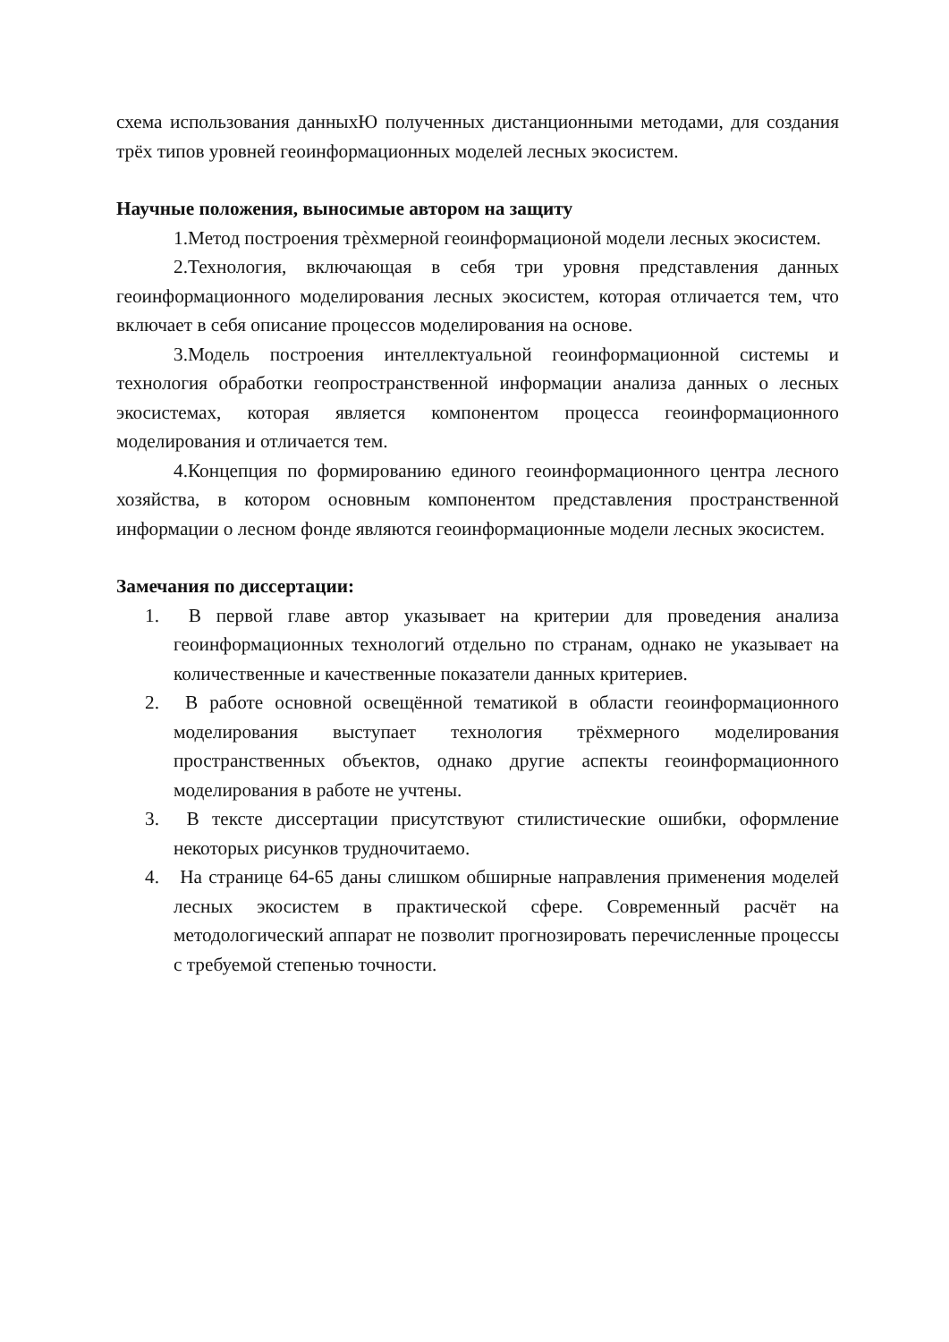схема использования данныхЮ полученных дистанционными методами, для создания трёх типов уровней геоинформационных моделей лесных экосистем.
Научные положения, выносимые автором на защиту
1.Метод построения трѐхмерной геоинформационой модели лесных экосистем.
2.Технология, включающая в себя три уровня представления данных геоинформационного моделирования лесных экосистем, которая отличается тем, что включает в себя описание процессов моделирования на основе.
3.Модель построения интеллектуальной геоинформационной системы и технология обработки геопространственной информации анализа данных о лесных экосистемах, которая является компонентом процесса геоинформационного моделирования и отличается тем.
4.Концепция по формированию единого геоинформационного центра лесного хозяйства, в котором основным компонентом представления пространственной информации о лесном фонде являются геоинформационные модели лесных экосистем.
Замечания по диссертации:
1. В первой главе автор указывает на критерии для проведения анализа геоинформационных технологий отдельно по странам, однако не указывает на количественные и качественные показатели данных критериев.
2. В работе основной освещённой тематикой в области геоинформационного моделирования выступает технология трёхмерного моделирования пространственных объектов, однако другие аспекты геоинформационного моделирования в работе не учтены.
3. В тексте диссертации присутствуют стилистические ошибки, оформление некоторых рисунков трудночитаемо.
4. На странице 64-65 даны слишком обширные направления применения моделей лесных экосистем в практической сфере. Современный расчёт на методологический аппарат не позволит прогнозировать перечисленные процессы с требуемой степенью точности.